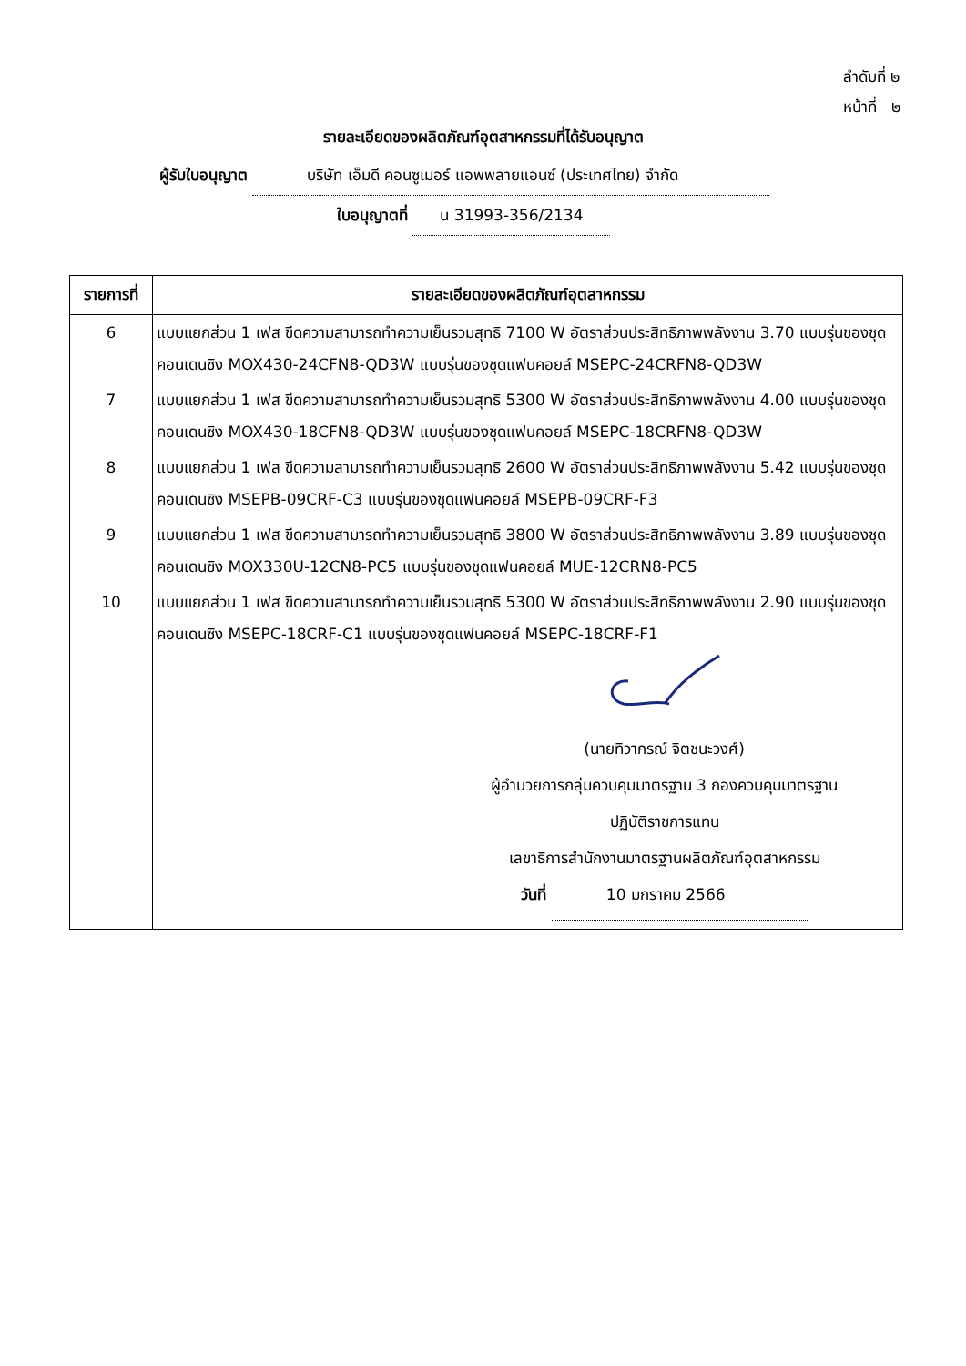ลำดับที่ ๒
หน้าที่ ๒
รายละเอียดของผลิตภัณฑ์อุตสาหกรรมที่ได้รับอนุญาต
ผู้รับใบอนุญาต บริษัท เอ็มดี คอนซูเมอร์ แอพพลายแอนซ์ (ประเทศไทย) จำกัด
ใบอนุญาตที่ น 31993-356/2134
| รายการที่ | รายละเอียดของผลิตภัณฑ์อุตสาหกรรม |
| --- | --- |
| 6 | แบบแยกส่วน 1 เฟส ขีดความสามารถทำความเย็นรวมสุทธิ 7100 W อัตราส่วนประสิทธิภาพพลังงาน 3.70 แบบรุ่นของชุดคอนเดนซิง MOX430-24CFN8-QD3W แบบรุ่นของชุดแฟนคอยล์ MSEPC-24CRFN8-QD3W |
| 7 | แบบแยกส่วน 1 เฟส ขีดความสามารถทำความเย็นรวมสุทธิ 5300 W อัตราส่วนประสิทธิภาพพลังงาน 4.00 แบบรุ่นของชุดคอนเดนซิง MOX430-18CFN8-QD3W แบบรุ่นของชุดแฟนคอยล์ MSEPC-18CRFN8-QD3W |
| 8 | แบบแยกส่วน 1 เฟส ขีดความสามารถทำความเย็นรวมสุทธิ 2600 W อัตราส่วนประสิทธิภาพพลังงาน 5.42 แบบรุ่นของชุดคอนเดนซิง MSEPB-09CRF-C3 แบบรุ่นของชุดแฟนคอยล์ MSEPB-09CRF-F3 |
| 9 | แบบแยกส่วน 1 เฟส ขีดความสามารถทำความเย็นรวมสุทธิ 3800 W อัตราส่วนประสิทธิภาพพลังงาน 3.89 แบบรุ่นของชุดคอนเดนซิง MOX330U-12CN8-PC5 แบบรุ่นของชุดแฟนคอยล์ MUE-12CRN8-PC5 |
| 10 | แบบแยกส่วน 1 เฟส ขีดความสามารถทำความเย็นรวมสุทธิ 5300 W อัตราส่วนประสิทธิภาพพลังงาน 2.90 แบบรุ่นของชุดคอนเดนซิง MSEPC-18CRF-C1 แบบรุ่นของชุดแฟนคอยล์ MSEPC-18CRF-F1 |
| | (นายทิวากรณ์ จิตชนะวงศ์) ผู้อำนวยการกลุ่มควบคุมมาตรฐาน 3 กองควบคุมมาตรฐาน ปฏิบัติราชการแทน เลขาธิการสำนักงานมาตรฐานผลิตภัณฑ์อุตสาหกรรม วันที่ 10 มกราคม 2566 |